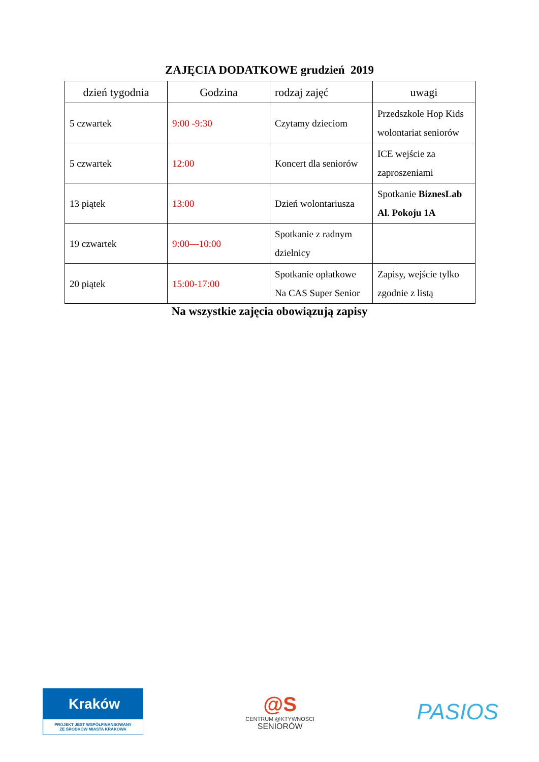ZAJĘCIA DODATKOWE grudzień 2019
| dzień tygodnia | Godzina | rodzaj zajęć | uwagi |
| --- | --- | --- | --- |
| 5 czwartek | 9:00 -9:30 | Czytamy dzieciom | Przedszkole Hop Kids wolontariat seniorów |
| 5 czwartek | 12:00 | Koncert dla seniorów | ICE wejście za zaproszeniami |
| 13 piątek | 13:00 | Dzień wolontariusza | Spotkanie BiznesLab Al. Pokoju 1A |
| 19 czwartek | 9:00—10:00 | Spotkanie z radnym dzielnicy | |
| 20 piątek | 15:00-17:00 | Spotkanie opłatkowe Na CAS Super Senior | Zapisy, wejście tylko zgodnie z listą |
Na wszystkie zajęcia obowiązują zapisy
Kraków
PROJEKT JEST WSPÓŁFINANSOWANY
ZE ŚRODKÓW MIASTA KRAKOWA
@S
CENTRUM @KTYWNOŚCI
SENIORÓW
PASIOS